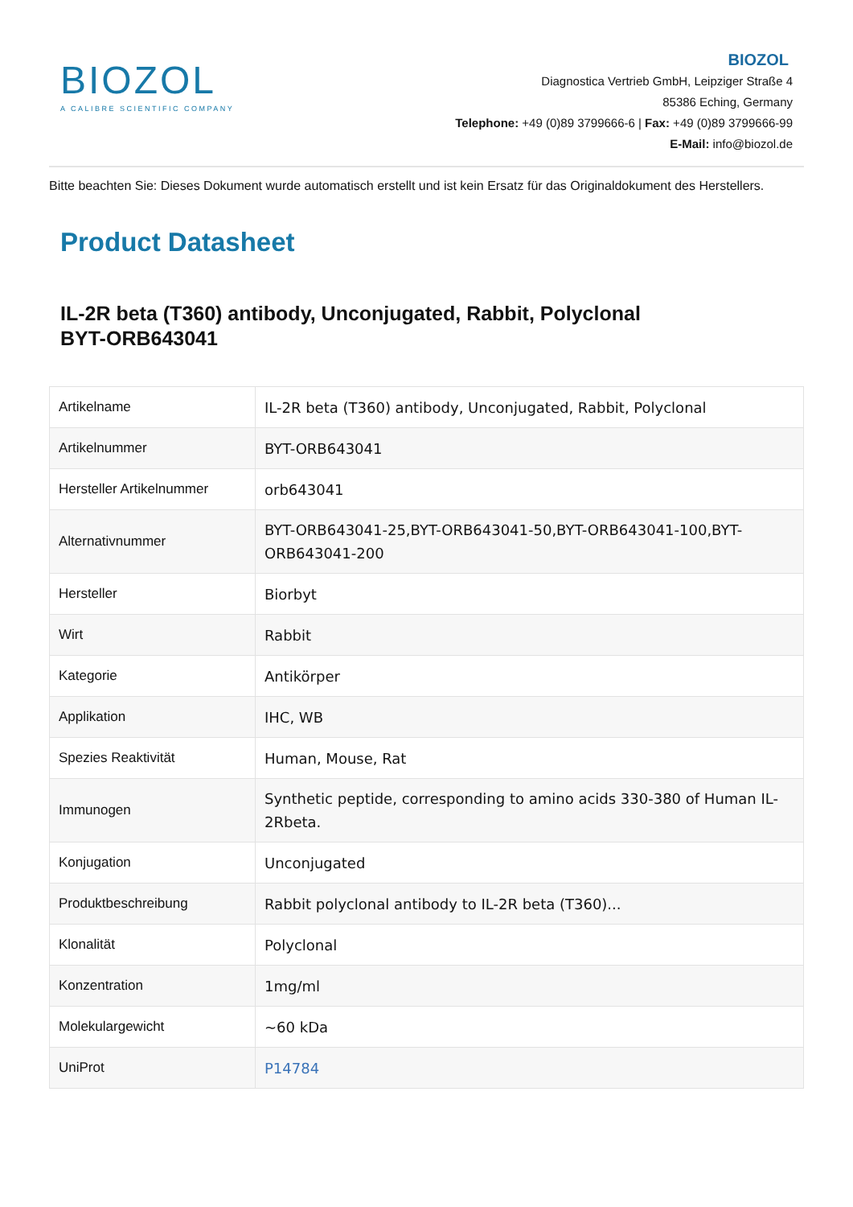BIOZOL
A CALIBRE SCIENTIFIC COMPANY
BIOZOL
Diagnostica Vertrieb GmbH, Leipziger Straße 4
85386 Eching, Germany
Telephone: +49 (0)89 3799666-6 | Fax: +49 (0)89 3799666-99
E-Mail: info@biozol.de
Bitte beachten Sie: Dieses Dokument wurde automatisch erstellt und ist kein Ersatz für das Originaldokument des Herstellers.
Product Datasheet
IL-2R beta (T360) antibody, Unconjugated, Rabbit, Polyclonal
BYT-ORB643041
| Artikelname | IL-2R beta (T360) antibody, Unconjugated, Rabbit, Polyclonal |
| Artikelnummer | BYT-ORB643041 |
| Hersteller Artikelnummer | orb643041 |
| Alternativnummer | BYT-ORB643041-25,BYT-ORB643041-50,BYT-ORB643041-100,BYT-ORB643041-200 |
| Hersteller | Biorbyt |
| Wirt | Rabbit |
| Kategorie | Antikörper |
| Applikation | IHC, WB |
| Spezies Reaktivität | Human, Mouse, Rat |
| Immunogen | Synthetic peptide, corresponding to amino acids 330-380 of Human IL-2Rbeta. |
| Konjugation | Unconjugated |
| Produktbeschreibung | Rabbit polyclonal antibody to IL-2R beta (T360)... |
| Klonalität | Polyclonal |
| Konzentration | 1mg/ml |
| Molekulargewicht | ~60 kDa |
| UniProt | P14784 |